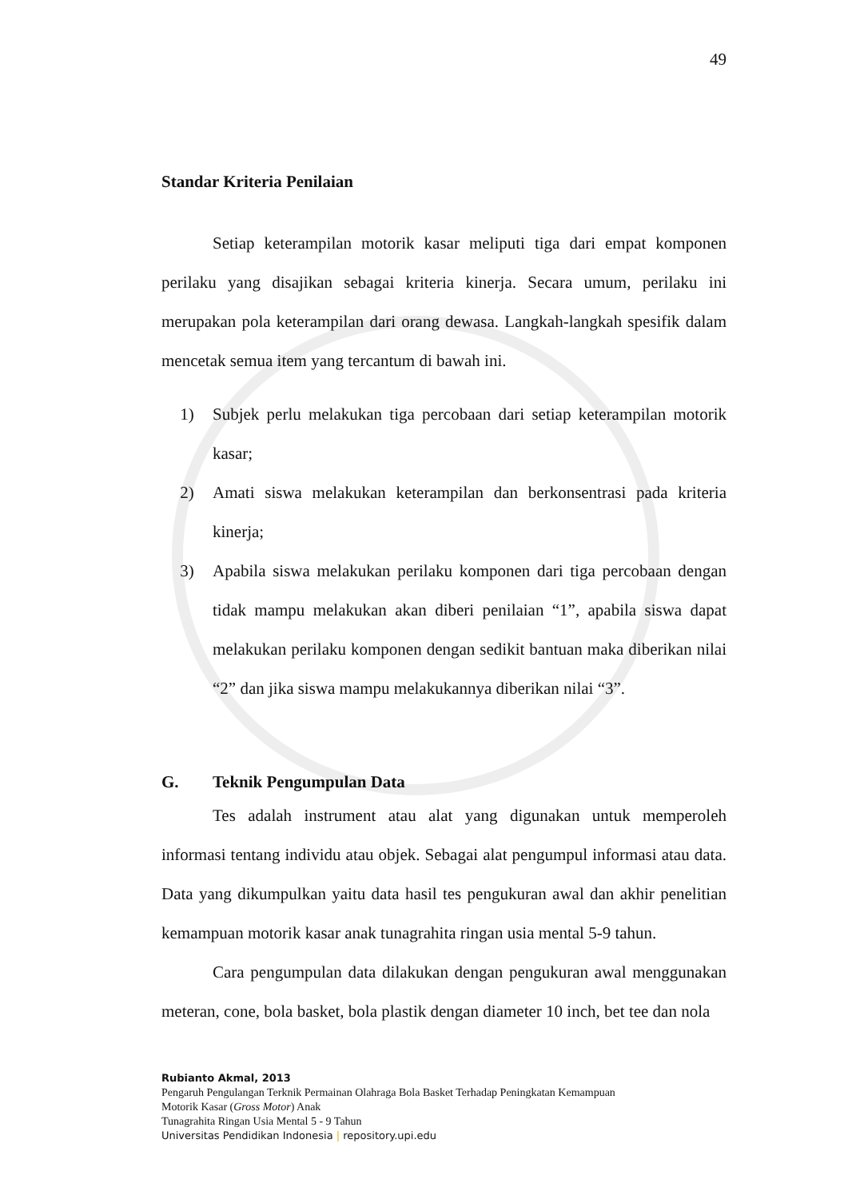49
Standar Kriteria Penilaian
Setiap keterampilan motorik kasar meliputi tiga dari empat komponen perilaku yang disajikan sebagai kriteria kinerja. Secara umum, perilaku ini merupakan pola keterampilan dari orang dewasa. Langkah-langkah spesifik dalam mencetak semua item yang tercantum di bawah ini.
1) Subjek perlu melakukan tiga percobaan dari setiap keterampilan motorik kasar;
2) Amati siswa melakukan keterampilan dan berkonsentrasi pada kriteria kinerja;
3) Apabila siswa melakukan perilaku komponen dari tiga percobaan dengan tidak mampu melakukan akan diberi penilaian “1”, apabila siswa dapat melakukan perilaku komponen dengan sedikit bantuan maka diberikan nilai “2” dan jika siswa mampu melakukannya diberikan nilai “3”.
G. Teknik Pengumpulan Data
Tes adalah instrument atau alat yang digunakan untuk memperoleh informasi tentang individu atau objek. Sebagai alat pengumpul informasi atau data. Data yang dikumpulkan yaitu data hasil tes pengukuran awal dan akhir penelitian kemampuan motorik kasar anak tunagrahita ringan usia mental 5-9 tahun.
Cara pengumpulan data dilakukan dengan pengukuran awal menggunakan meteran, cone, bola basket, bola plastik dengan diameter 10 inch, bet tee dan nola
Rubianto Akmal, 2013
Pengaruh Pengulangan Terknik Permainan Olahraga Bola Basket Terhadap Peningkatan Kemampuan
Motorik Kasar (Gross Motor) Anak
Tunagrahita Ringan Usia Mental 5 - 9 Tahun
Universitas Pendidikan Indonesia | repository.upi.edu